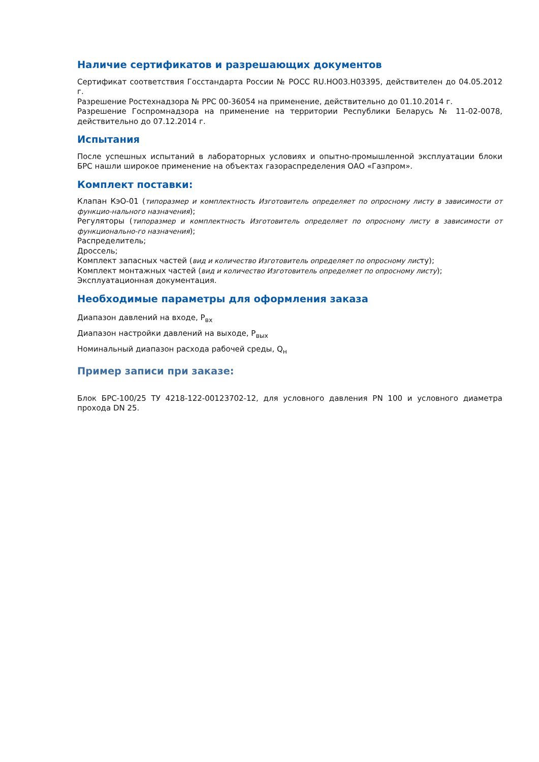Наличие сертификатов и разрешающих документов
Сертификат соответствия Госстандарта России № РОСС RU.HO03.H03395, действителен до 04.05.2012 г.
Разрешение Ростехнадзора № РРС 00-36054 на применение, действительно до 01.10.2014 г.
Разрешение Госпромнадзора на применение на территории Республики Беларусь № 11-02-0078, действительно до 07.12.2014 г.
Испытания
После успешных испытаний в лабораторных условиях и опытно-промышленной эксплуатации блоки БРС нашли широкое применение на объектах газораспределения ОАО «Газпром».
Комплект поставки:
Клапан КэО-01 (типоразмер и комплектность Изготовитель определяет по опросному листу в зависимости от функцио-нального назначения);
Регуляторы (типоразмер и комплектность Изготовитель определяет по опросному листу в зависимости от функционально-го назначения);
Распределитель;
Дроссель;
Комплект запасных частей (вид и количество Изготовитель определяет по опросному листу);
Комплект монтажных частей (вид и количество Изготовитель определяет по опросному листу);
Эксплуатационная документация.
Необходимые параметры для оформления заказа
Диапазон давлений на входе, Р<sub>вх</sub>
Диапазон настройки давлений на выходе, Р<sub>вых</sub>
Номинальный диапазон расхода рабочей среды, Q<sub>н</sub>
Пример записи при заказе:
Блок БРС-100/25 ТУ 4218-122-00123702-12, для условного давления PN 100 и условного диаметра прохода DN 25.